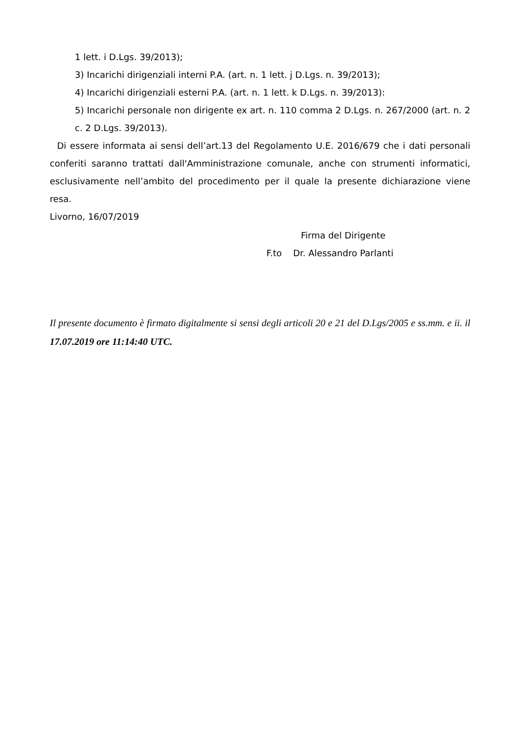1 lett. i D.Lgs. 39/2013);
3) Incarichi dirigenziali interni P.A. (art. n. 1 lett. j D.Lgs. n. 39/2013);
4) Incarichi dirigenziali esterni P.A. (art. n. 1 lett. k D.Lgs. n. 39/2013):
5) Incarichi personale non dirigente ex art. n. 110 comma 2 D.Lgs. n. 267/2000 (art. n. 2 c. 2 D.Lgs. 39/2013).
Di essere informata ai sensi dell’art.13 del Regolamento U.E. 2016/679 che i dati personali conferiti saranno trattati dall'Amministrazione comunale, anche con strumenti informatici, esclusivamente nell’ambito del procedimento per il quale la presente dichiarazione viene resa.
Livorno, 16/07/2019
Firma del Dirigente
F.to Dr. Alessandro Parlanti
Il presente documento è firmato digitalmente si sensi degli articoli 20 e 21 del D.Lgs/2005 e ss.mm. e ii. il 17.07.2019 ore 11:14:40 UTC.